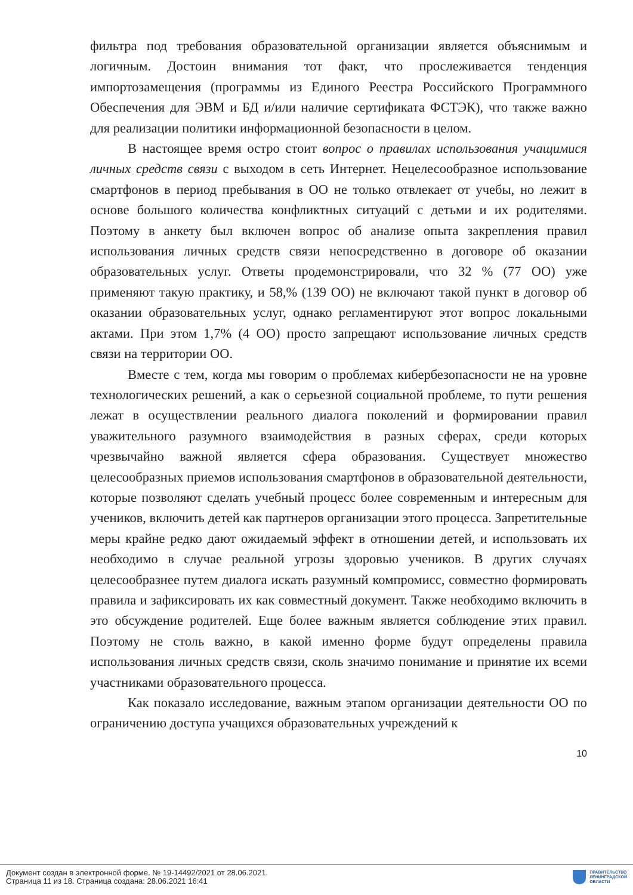фильтра под требования образовательной организации является объяснимым и логичным. Достоин внимания тот факт, что прослеживается тенденция импортозамещения (программы из Единого Реестра Российского Программного Обеспечения для ЭВМ и БД и/или наличие сертификата ФСТЭК), что также важно для реализации политики информационной безопасности в целом.
В настоящее время остро стоит вопрос о правилах использования учащимися личных средств связи с выходом в сеть Интернет. Нецелесообразное использование смартфонов в период пребывания в ОО не только отвлекает от учебы, но лежит в основе большого количества конфликтных ситуаций с детьми и их родителями. Поэтому в анкету был включен вопрос об анализе опыта закрепления правил использования личных средств связи непосредственно в договоре об оказании образовательных услуг. Ответы продемонстрировали, что 32 % (77 ОО) уже применяют такую практику, и 58,% (139 ОО) не включают такой пункт в договор об оказании образовательных услуг, однако регламентируют этот вопрос локальными актами. При этом 1,7% (4 ОО) просто запрещают использование личных средств связи на территории ОО.
Вместе с тем, когда мы говорим о проблемах кибербезопасности не на уровне технологических решений, а как о серьезной социальной проблеме, то пути решения лежат в осуществлении реального диалога поколений и формировании правил уважительного разумного взаимодействия в разных сферах, среди которых чрезвычайно важной является сфера образования. Существует множество целесообразных приемов использования смартфонов в образовательной деятельности, которые позволяют сделать учебный процесс более современным и интересным для учеников, включить детей как партнеров организации этого процесса. Запретительные меры крайне редко дают ожидаемый эффект в отношении детей, и использовать их необходимо в случае реальной угрозы здоровью учеников. В других случаях целесообразнее путем диалога искать разумный компромисс, совместно формировать правила и зафиксировать их как совместный документ. Также необходимо включить в это обсуждение родителей. Еще более важным является соблюдение этих правил. Поэтому не столь важно, в какой именно форме будут определены правила использования личных средств связи, сколь значимо понимание и принятие их всеми участниками образовательного процесса.
Как показало исследование, важным этапом организации деятельности ОО по ограничению доступа учащихся образовательных учреждений к
10
Документ создан в электронной форме. № 19-14492/2021 от 28.06.2021.
Страница 11 из 18. Страница создана: 28.06.2021 16:41
ПРАВИТЕЛЬСТВО
ЛЕНИНГРАДСКОЙ
ОБЛАСТИ